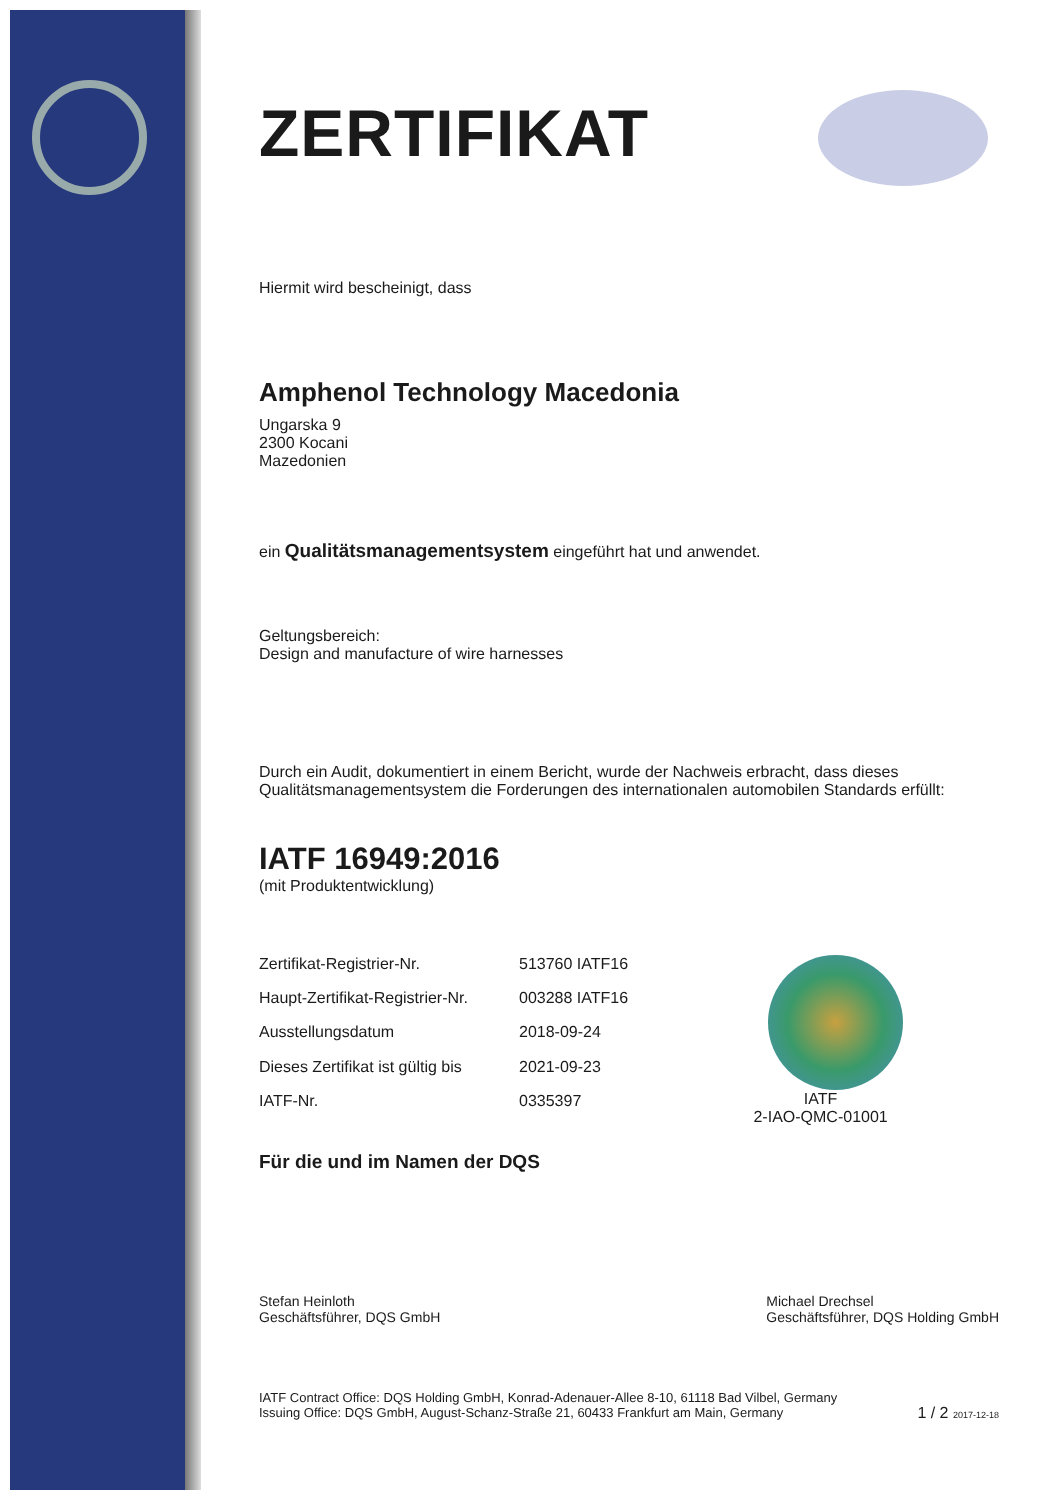ZERTIFIKAT
Hiermit wird bescheinigt, dass
Amphenol Technology Macedonia
Ungarska 9
2300 Kocani
Mazedonien
ein Qualitätsmanagementsystem eingeführt hat und anwendet.
Geltungsbereich:
Design and manufacture of wire harnesses
Durch ein Audit, dokumentiert in einem Bericht, wurde der Nachweis erbracht, dass dieses Qualitätsmanagementsystem die Forderungen des internationalen automobilen Standards erfüllt:
IATF 16949:2016
(mit Produktentwicklung)
| Zertifikat-Registrier-Nr. | 513760 IATF16 |
| Haupt-Zertifikat-Registrier-Nr. | 003288 IATF16 |
| Ausstellungsdatum | 2018-09-24 |
| Dieses Zertifikat ist gültig bis | 2021-09-23 |
| IATF-Nr. | 0335397 |
IATF
2-IAO-QMC-01001
Für die und im Namen der DQS
Stefan Heinloth
Geschäftsführer, DQS GmbH
Michael Drechsel
Geschäftsführer, DQS Holding GmbH
IATF Contract Office: DQS Holding GmbH, Konrad-Adenauer-Allee 8-10, 61118 Bad Vilbel, Germany
Issuing Office: DQS GmbH, August-Schanz-Straße 21, 60433 Frankfurt am Main, Germany
1 / 2 2017-12-18